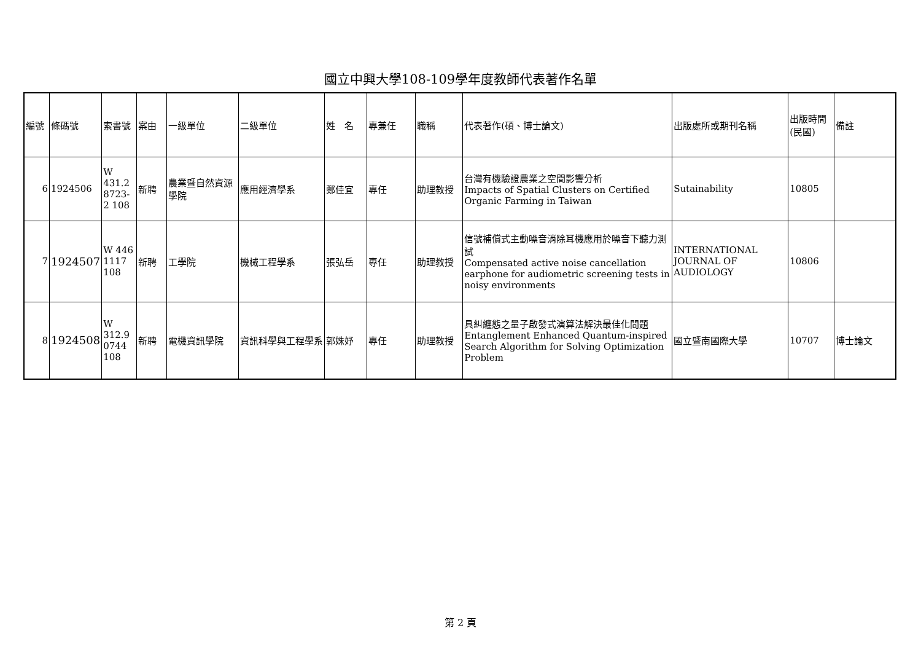國立中興大學108-109學年度教師代表著作名單
| 編號 | 條碼號 | 索書號 | 案由 | 一級單位 | 二級單位 | 姓 名 | 專兼任 | 職稱 | 代表著作(碩、博士論文) | 出版處所或期刊名稱 | 出版時間(民國) | 備註 |
| --- | --- | --- | --- | --- | --- | --- | --- | --- | --- | --- | --- | --- |
| 6 | 1924506 | W 431.2 8723-2 108 | 新聘 | 農業暨自然資源學院 | 應用經濟學系 | 鄭佳宜 | 專任 | 助理教授 | 台灣有機驗證農業之空間影響分析 Impacts of Spatial Clusters on Certified Organic Farming in Taiwan | Sutainability | 10805 | |
| 7 | 1924507 | W 446 1117 108 | 新聘 | 工學院 | 機械工程學系 | 張弘岳 | 專任 | 助理教授 | 信號補償式主動噪音消除耳機應用於噪音下聽力測試 Compensated active noise cancellation earphone for audiometric screening tests in noisy environments | INTERNATIONAL JOURNAL OF AUDIOLOGY | 10806 | |
| 8 | 1924508 | W 312.9 0744 108 | 新聘 | 電機資訊學院 | 資訊科學與工程學系 | 郭姝妤 | 專任 | 助理教授 | 具糾纏態之量子啟發式演算法解決最佳化問題 Entanglement Enhanced Quantum-inspired Search Algorithm for Solving Optimization Problem | 國立暨南國際大學 | 10707 | 博士論文 |
第 2 頁